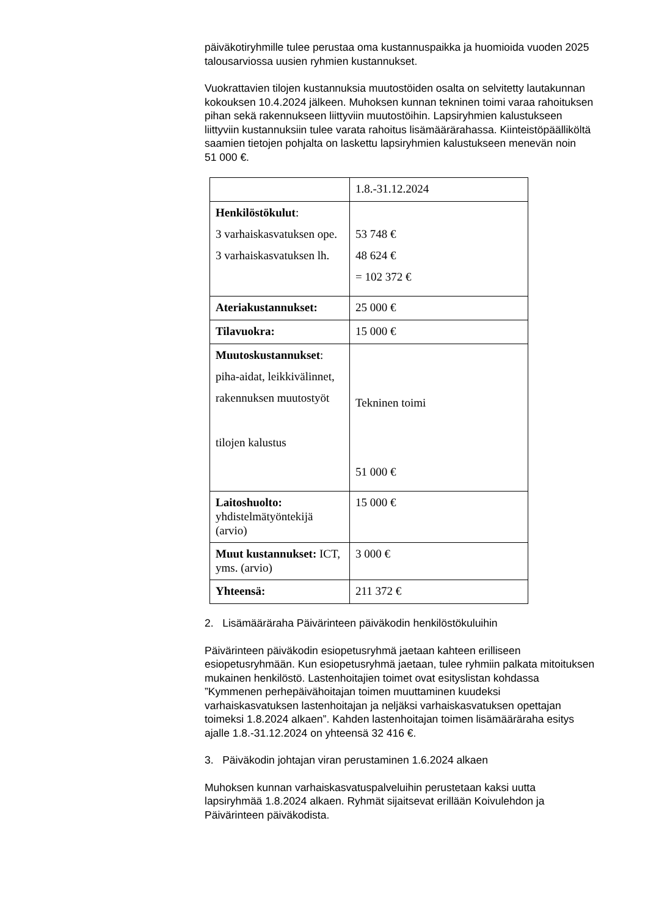päiväkotiryhmille tulee perustaa oma kustannuspaikka ja huomioida vuoden 2025 talousarviossa uusien ryhmien kustannukset.
Vuokrattavien tilojen kustannuksia muutostöiden osalta on selvitetty lautakunnan kokouksen 10.4.2024 jälkeen. Muhoksen kunnan tekninen toimi varaa rahoituksen pihan sekä rakennukseen liittyviin muutostöihin. Lapsiryhmien kalustukseen liittyviin kustannuksiin tulee varata rahoitus lisämäärärahassa. Kiinteistöpäälliköltä saamien tietojen pohjalta on laskettu lapsiryhmien kalustukseen menevän noin
51 000 €.
| | 1.8.-31.12.2024 |
| Henkilöstökulut : 3 varhaiskasvatuksen ope. 3 varhaiskasvatuksen lh. | 53 748 € 48 624 € = 102 372 € |
| Ateriakustannukset: | 25 000 € |
| Tilavuokra: | 15 000 € |
| Muutoskustannukset : piha-aidat, leikkivälinnet, rakennuksen muutostyöt tilojen kalustus | Tekninen toimi 51 000 € |
| Laitoshuolto: yhdistelmätyöntekijä (arvio) | 15 000 € |
| Muut kustannukset: ICT, yms. (arvio) | 3 000 € |
| Yhteensä: | 211 372 € |
2. Lisämääräraha Päivärinteen päiväkodin henkilöstökuluihin
Päivärinteen päiväkodin esiopetusryhmä jaetaan kahteen erilliseen esiopetusryhmään. Kun esiopetusryhmä jaetaan, tulee ryhmiin palkata mitoituksen mukainen henkilöstö. Lastenhoitajien toimet ovat esityslistan kohdassa ”Kymmenen perhepäivähoitajan toimen muuttaminen kuudeksi varhaiskasvatuksen lastenhoitajan ja neljäksi varhaiskasvatuksen opettajan toimeksi 1.8.2024 alkaen”. Kahden lastenhoitajan toimen lisämääräraha esitys ajalle 1.8.-31.12.2024 on yhteensä 32 416 €.
3. Päiväkodin johtajan viran perustaminen 1.6.2024 alkaen
Muhoksen kunnan varhaiskasvatuspalveluihin perustetaan kaksi uutta lapsiryhmää 1.8.2024 alkaen. Ryhmät sijaitsevat erillään Koivulehdon ja Päivärinteen päiväkodista.